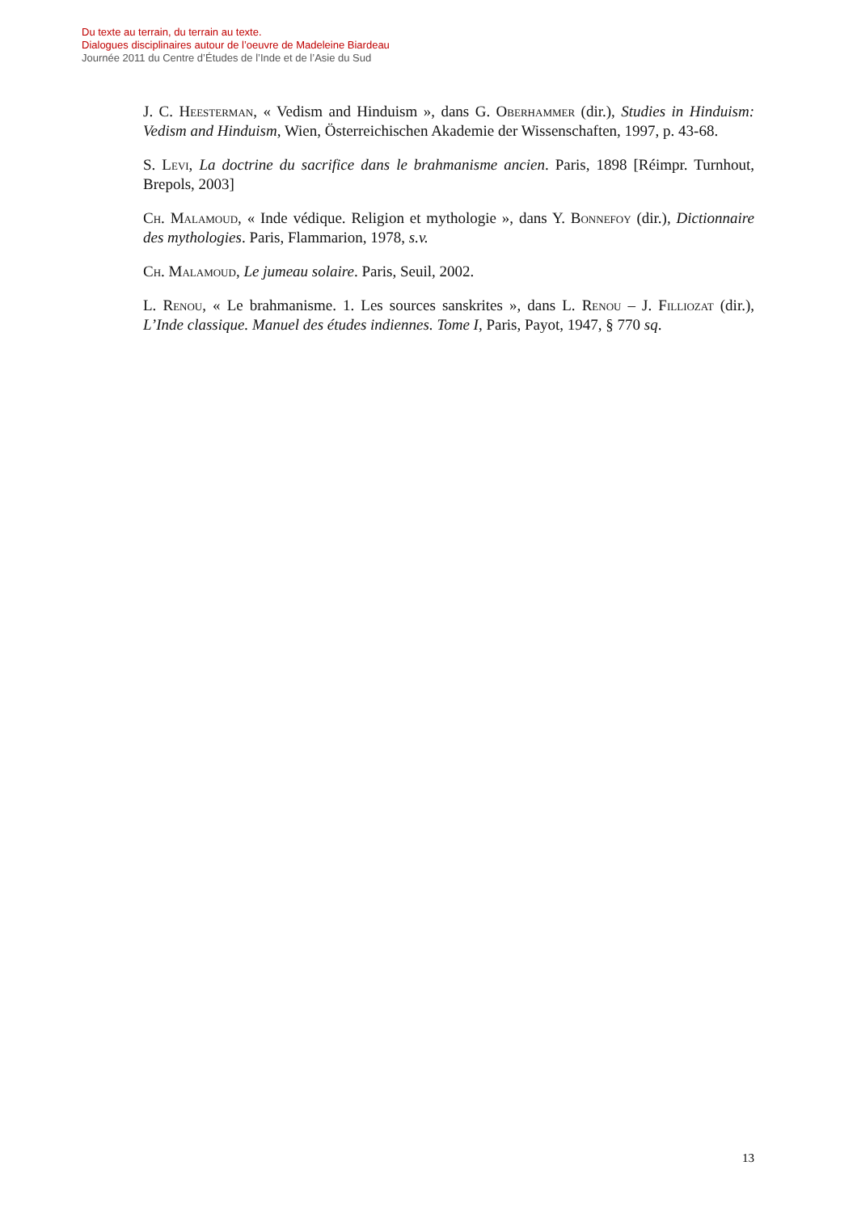Du texte au terrain, du terrain au texte.
Dialogues disciplinaires autour de l’oeuvre de Madeleine Biardeau
Journée 2011 du Centre d’Études de l’Inde et de l’Asie du Sud
J. C. Heesterman, « Vedism and Hinduism », dans G. Oberhammer (dir.), Studies in Hinduism: Vedism and Hinduism, Wien, Österreichischen Akademie der Wissenschaften, 1997, p. 43-68.
S. Levi, La doctrine du sacrifice dans le brahmanisme ancien. Paris, 1898 [Réimpr. Turnhout, Brepols, 2003]
Ch. Malamoud, « Inde védique. Religion et mythologie », dans Y. Bonnefoy (dir.), Dictionnaire des mythologies. Paris, Flammarion, 1978, s.v.
Ch. Malamoud, Le jumeau solaire. Paris, Seuil, 2002.
L. Renou, « Le brahmanisme. 1. Les sources sanskrites », dans L. Renou – J. Filliozat (dir.), L’Inde classique. Manuel des études indiennes. Tome I, Paris, Payot, 1947, § 770 sq.
13